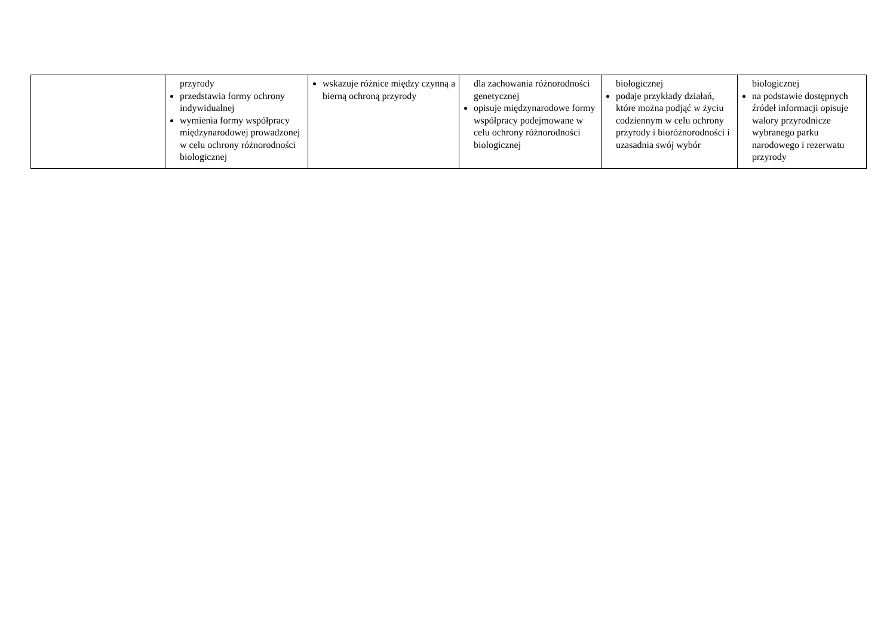| | przyrody przedstawia formy ochrony indywidualnej wymienia formy współpracy międzynarodowej prowadzonej w celu ochrony różnorodności biologicznej | wskazuje różnice między czynną a bierną ochroną przyrody | dla zachowania różnorodności genetycznej opisuje międzynarodowe formy współpracy podejmowane w celu ochrony różnorodności biologicznej | biologicznej podaje przykłady działań, które można podjąć w życiu codziennym w celu ochrony przyrody i bioróżnorodności i uzasadnia swój wybór | biologicznej na podstawie dostępnych źródeł informacji opisuje walory przyrodnicze wybranego parku narodowego i rezerwatu przyrody |